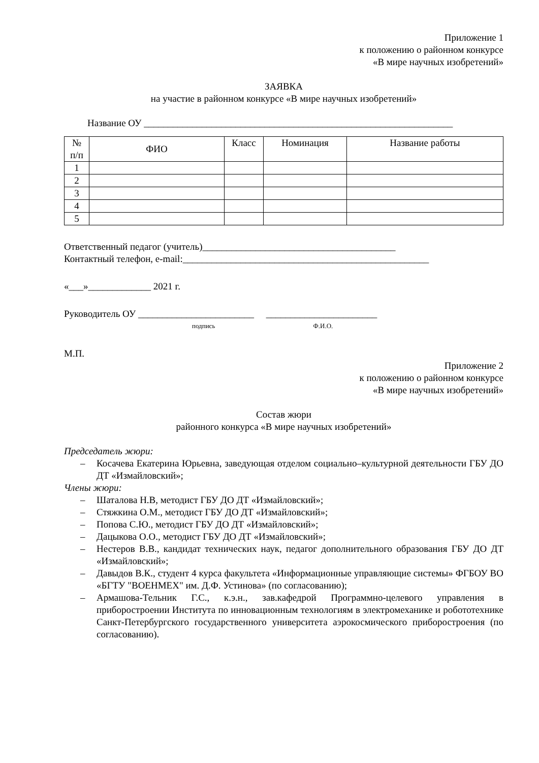Приложение 1
к положению о районном конкурсе
«В мире научных изобретений»
ЗАЯВКА
на участие в районном конкурсе «В мире научных изобретений»
Название ОУ ________________________________________________________________
| № п/п | ФИО | Класс | Номинация | Название работы |
| --- | --- | --- | --- | --- |
| 1 | | | | |
| 2 | | | | |
| 3 | | | | |
| 4 | | | | |
| 5 | | | | |
Ответственный педагог (учитель)________________________________________
Контактный телефон, e-mail:___________________________________________________
«___»_____________ 2021 г.
Руководитель ОУ ________________________ _______________________
подпись Ф.И.О.
М.П.
Приложение 2
к положению о районном конкурсе
«В мире научных изобретений»
Состав жюри
районного конкурса «В мире научных изобретений»
Председатель жюри:
– Косачева Екатерина Юрьевна, заведующая отделом социально–культурной деятельности ГБУ ДО ДТ «Измайловский»;
Члены жюри:
– Шаталова Н.В, методист ГБУ ДО ДТ «Измайловский»;
– Стяжкина О.М., методист ГБУ ДО ДТ «Измайловский»;
– Попова С.Ю., методист ГБУ ДО ДТ «Измайловский»;
– Дацыкова О.О., методист ГБУ ДО ДТ «Измайловский»;
– Нестеров В.В., кандидат технических наук, педагог дополнительного образования ГБУ ДО ДТ «Измайловский»;
– Давыдов В.К., студент 4 курса факультета «Информационные управляющие системы» ФГБОУ ВО «БГТУ "ВОЕНМЕХ" им. Д.Ф. Устинова» (по согласованию);
– Армашова-Тельник Г.С., к.э.н., зав.кафедрой Программно-целевого управления в приборостроении Института по инновационным технологиям в электромеханике и робототехнике Санкт-Петербургского государственного университета аэрокосмического приборостроения (по согласованию).